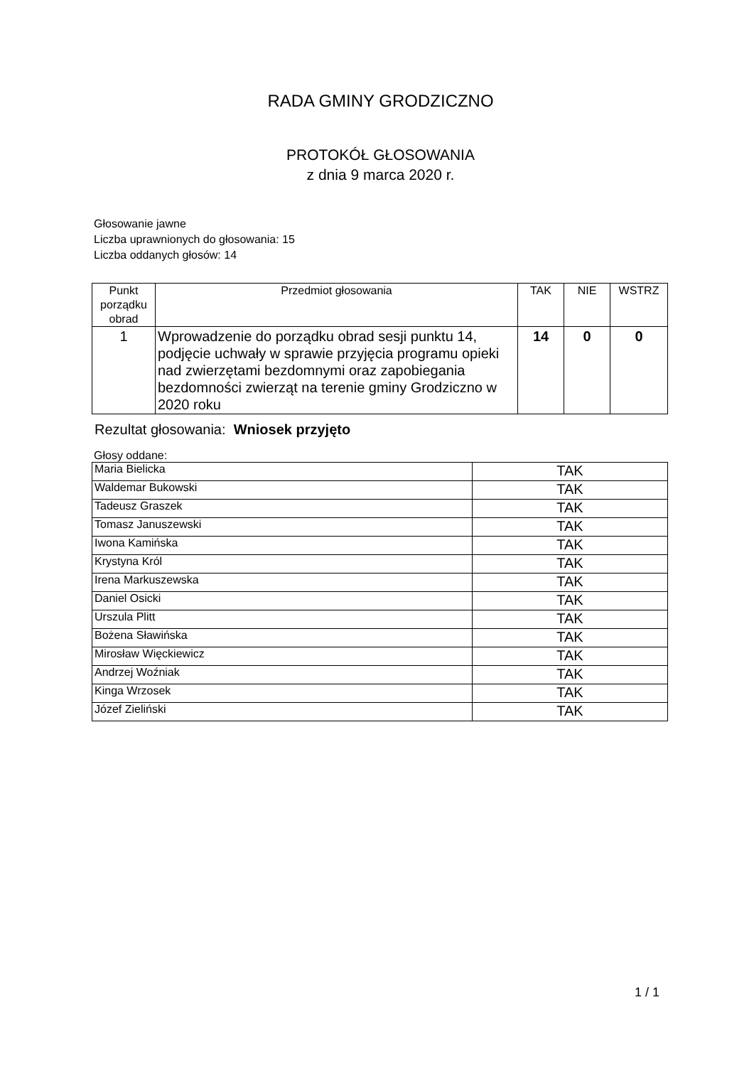RADA GMINY GRODZICZNO
PROTOKÓŁ GŁOSOWANIA
z dnia 9 marca 2020 r.
Głosowanie jawne
Liczba uprawnionych do głosowania: 15
Liczba oddanych głosów: 14
| Punkt porządku obrad | Przedmiot głosowania | TAK | NIE | WSTRZ |
| --- | --- | --- | --- | --- |
| 1 | Wprowadzenie do porządku obrad sesji punktu 14, podjęcie uchwały w sprawie przyjęcia programu opieki nad zwierzętami bezdomnymi oraz zapobiegania bezdomności zwierząt na terenie gminy Grodziczno w 2020 roku | 14 | 0 | 0 |
Rezultat głosowania: Wniosek przyjęto
Głosy oddane:
| Maria Bielicka | TAK |
| Waldemar Bukowski | TAK |
| Tadeusz Graszek | TAK |
| Tomasz Januszewski | TAK |
| Iwona Kamińska | TAK |
| Krystyna Król | TAK |
| Irena Markuszewska | TAK |
| Daniel Osicki | TAK |
| Urszula Plitt | TAK |
| Bożena Sławińska | TAK |
| Mirosław Więckiewicz | TAK |
| Andrzej Woźniak | TAK |
| Kinga Wrzosek | TAK |
| Józef Zieliński | TAK |
1 / 1